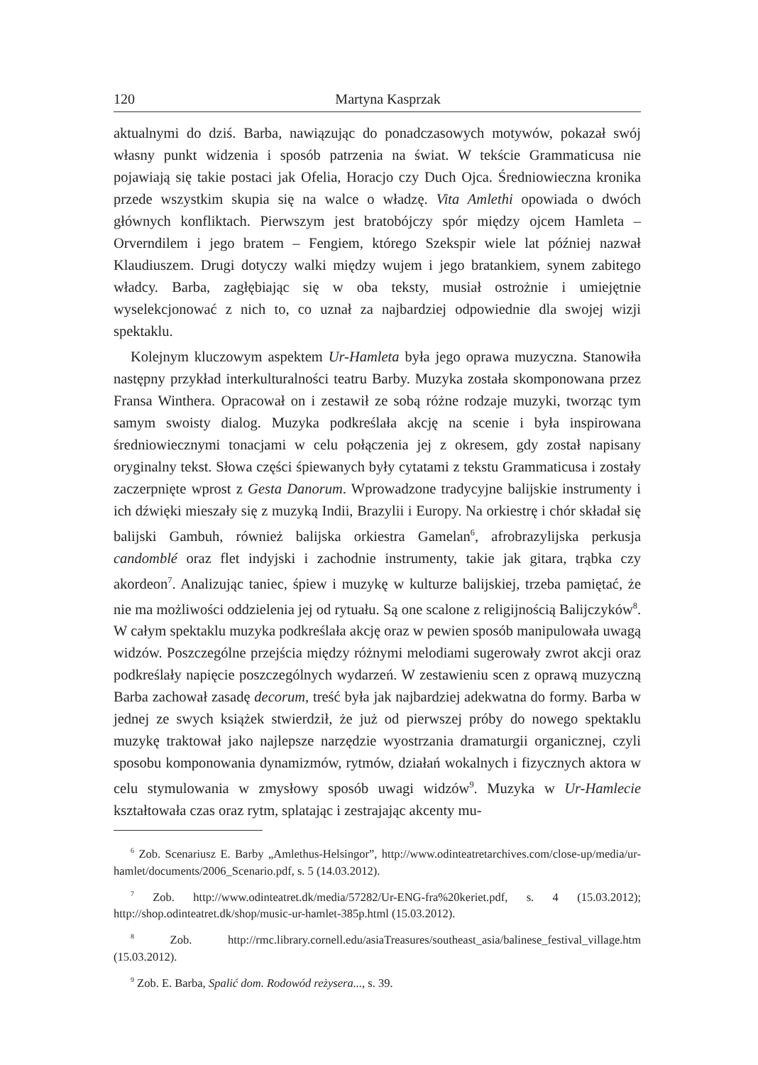120 Martyna Kasprzak
aktualnymi do dziś. Barba, nawiązując do ponadczasowych motywów, pokazał swój własny punkt widzenia i sposób patrzenia na świat. W tekście Grammaticusa nie pojawiają się takie postaci jak Ofelia, Horacjo czy Duch Ojca. Średniowieczna kronika przede wszystkim skupia się na walce o władzę. Vita Amlethi opowiada o dwóch głównych konfliktach. Pierwszym jest bratobójczy spór między ojcem Hamleta – Orverndilem i jego bratem – Fengiem, którego Szekspir wiele lat później nazwał Klaudiuszem. Drugi dotyczy walki między wujem i jego bratankiem, synem zabitego władcy. Barba, zagłębiając się w oba teksty, musiał ostrożnie i umiejętnie wyselekcjonować z nich to, co uznał za najbardziej odpowiednie dla swojej wizji spektaklu.
Kolejnym kluczowym aspektem Ur-Hamleta była jego oprawa muzyczna. Stanowiła następny przykład interkulturalności teatru Barby. Muzyka została skomponowana przez Fransa Winthera. Opracował on i zestawił ze sobą różne rodzaje muzyki, tworząc tym samym swoisty dialog. Muzyka podkreślała akcję na scenie i była inspirowana średniowiecznymi tonacjami w celu połączenia jej z okresem, gdy został napisany oryginalny tekst. Słowa części śpiewanych były cytatami z tekstu Grammaticusa i zostały zaczerpnięte wprost z Gesta Danorum. Wprowadzone tradycyjne balijskie instrumenty i ich dźwięki mieszały się z muzyką Indii, Brazylii i Europy. Na orkiestrę i chór składał się balijski Gambuh, również balijska orkiestra Gamelan<sup>6</sup>, afrobrazylijska perkusja candomblé oraz flet indyjski i zachodnie instrumenty, takie jak gitara, trąbka czy akordeon<sup>7</sup>. Analizując taniec, śpiew i muzykę w kulturze balijskiej, trzeba pamiętać, że nie ma możliwości oddzielenia jej od rytuału. Są one scalone z religijnością Balijczyków<sup>8</sup>. W całym spektaklu muzyka podkreślała akcję oraz w pewien sposób manipulowała uwagą widzów. Poszczególne przejścia między różnymi melodiami sugerowały zwrot akcji oraz podkreślały napięcie poszczególnych wydarzeń. W zestawieniu scen z oprawą muzyczną Barba zachował zasadę decorum, treść była jak najbardziej adekwatna do formy. Barba w jednej ze swych książek stwierdził, że już od pierwszej próby do nowego spektaklu muzykę traktował jako najlepsze narzędzie wyostrzania dramaturgii organicznej, czyli sposobu komponowania dynamizmów, rytmów, działań wokalnych i fizycznych aktora w celu stymulowania w zmysłowy sposób uwagi widzów<sup>9</sup>. Muzyka w Ur-Hamlecie kształtowała czas oraz rytm, splatając i zestrajając akcenty mu-
<sup>6</sup> Zob. Scenariusz E. Barby „Amlethus-Helsingor”, http://www.odinteatretarchives.com/close-up/media/ur-hamlet/documents/2006_Scenario.pdf, s. 5 (14.03.2012).
<sup>7</sup> Zob. http://www.odinteatret.dk/media/57282/Ur-ENG-fra%20keriet.pdf, s. 4 (15.03.2012); http://shop.odinteatret.dk/shop/music-ur-hamlet-385p.html (15.03.2012).
<sup>8</sup> Zob. http://rmc.library.cornell.edu/asiaTreasures/southeast_asia/balinese_festival_village.htm (15.03.2012).
<sup>9</sup> Zob. E. Barba, Spalić dom. Rodowód reżysera..., s. 39.